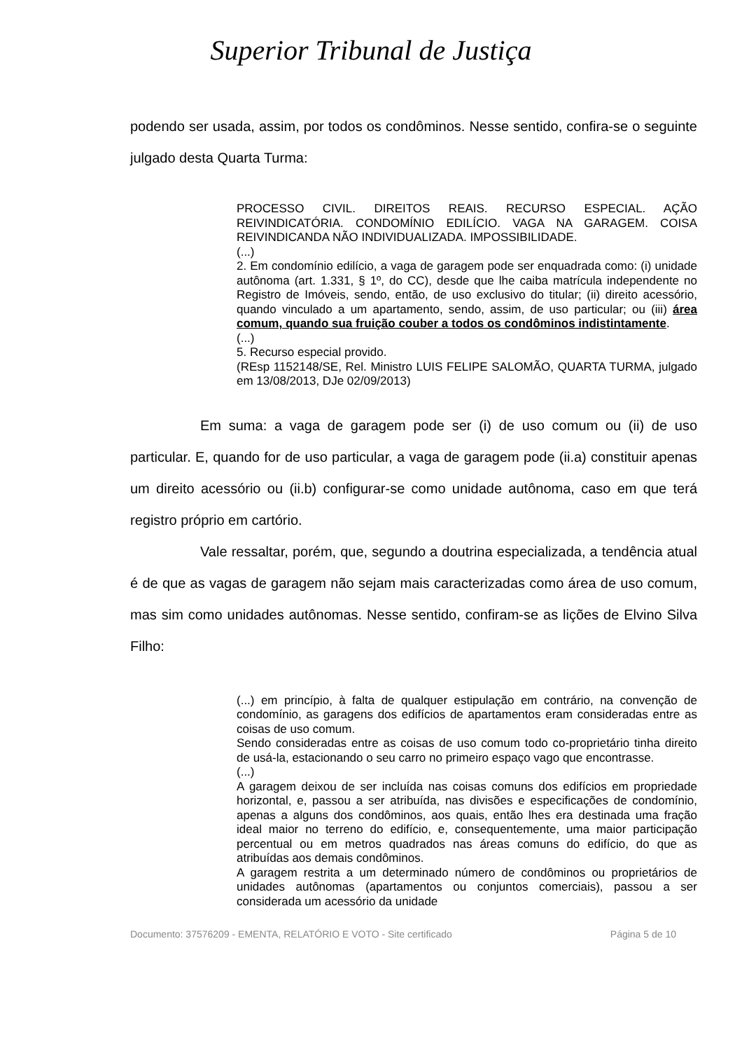Superior Tribunal de Justiça
podendo ser usada, assim, por todos os condôminos. Nesse sentido, confira-se o seguinte julgado desta Quarta Turma:
PROCESSO CIVIL. DIREITOS REAIS. RECURSO ESPECIAL. AÇÃO REIVINDICATÓRIA. CONDOMÍNIO EDILÍCIO. VAGA NA GARAGEM. COISA REIVINDICANDA NÃO INDIVIDUALIZADA. IMPOSSIBILIDADE.
(...)
2. Em condomínio edilício, a vaga de garagem pode ser enquadrada como: (i) unidade autônoma (art. 1.331, § 1º, do CC), desde que lhe caiba matrícula independente no Registro de Imóveis, sendo, então, de uso exclusivo do titular; (ii) direito acessório, quando vinculado a um apartamento, sendo, assim, de uso particular; ou (iii) área comum, quando sua fruição couber a todos os condôminos indistintamente.
(...)
5. Recurso especial provido.
(REsp 1152148/SE, Rel. Ministro LUIS FELIPE SALOMÃO, QUARTA TURMA, julgado em 13/08/2013, DJe 02/09/2013)
Em suma: a vaga de garagem pode ser (i) de uso comum ou (ii) de uso particular. E, quando for de uso particular, a vaga de garagem pode (ii.a) constituir apenas um direito acessório ou (ii.b) configurar-se como unidade autônoma, caso em que terá registro próprio em cartório.
Vale ressaltar, porém, que, segundo a doutrina especializada, a tendência atual é de que as vagas de garagem não sejam mais caracterizadas como área de uso comum, mas sim como unidades autônomas. Nesse sentido, confiram-se as lições de Elvino Silva Filho:
(...) em princípio, à falta de qualquer estipulação em contrário, na convenção de condomínio, as garagens dos edifícios de apartamentos eram consideradas entre as coisas de uso comum.
Sendo consideradas entre as coisas de uso comum todo co-proprietário tinha direito de usá-la, estacionando o seu carro no primeiro espaço vago que encontrasse.
(...)
A garagem deixou de ser incluída nas coisas comuns dos edifícios em propriedade horizontal, e, passou a ser atribuída, nas divisões e especificações de condomínio, apenas a alguns dos condôminos, aos quais, então lhes era destinada uma fração ideal maior no terreno do edifício, e, consequentemente, uma maior participação percentual ou em metros quadrados nas áreas comuns do edifício, do que as atribuídas aos demais condôminos.
A garagem restrita a um determinado número de condôminos ou proprietários de unidades autônomas (apartamentos ou conjuntos comerciais), passou a ser considerada um acessório da unidade
Documento: 37576209 - EMENTA, RELATÓRIO E VOTO - Site certificado Página 5 de 10